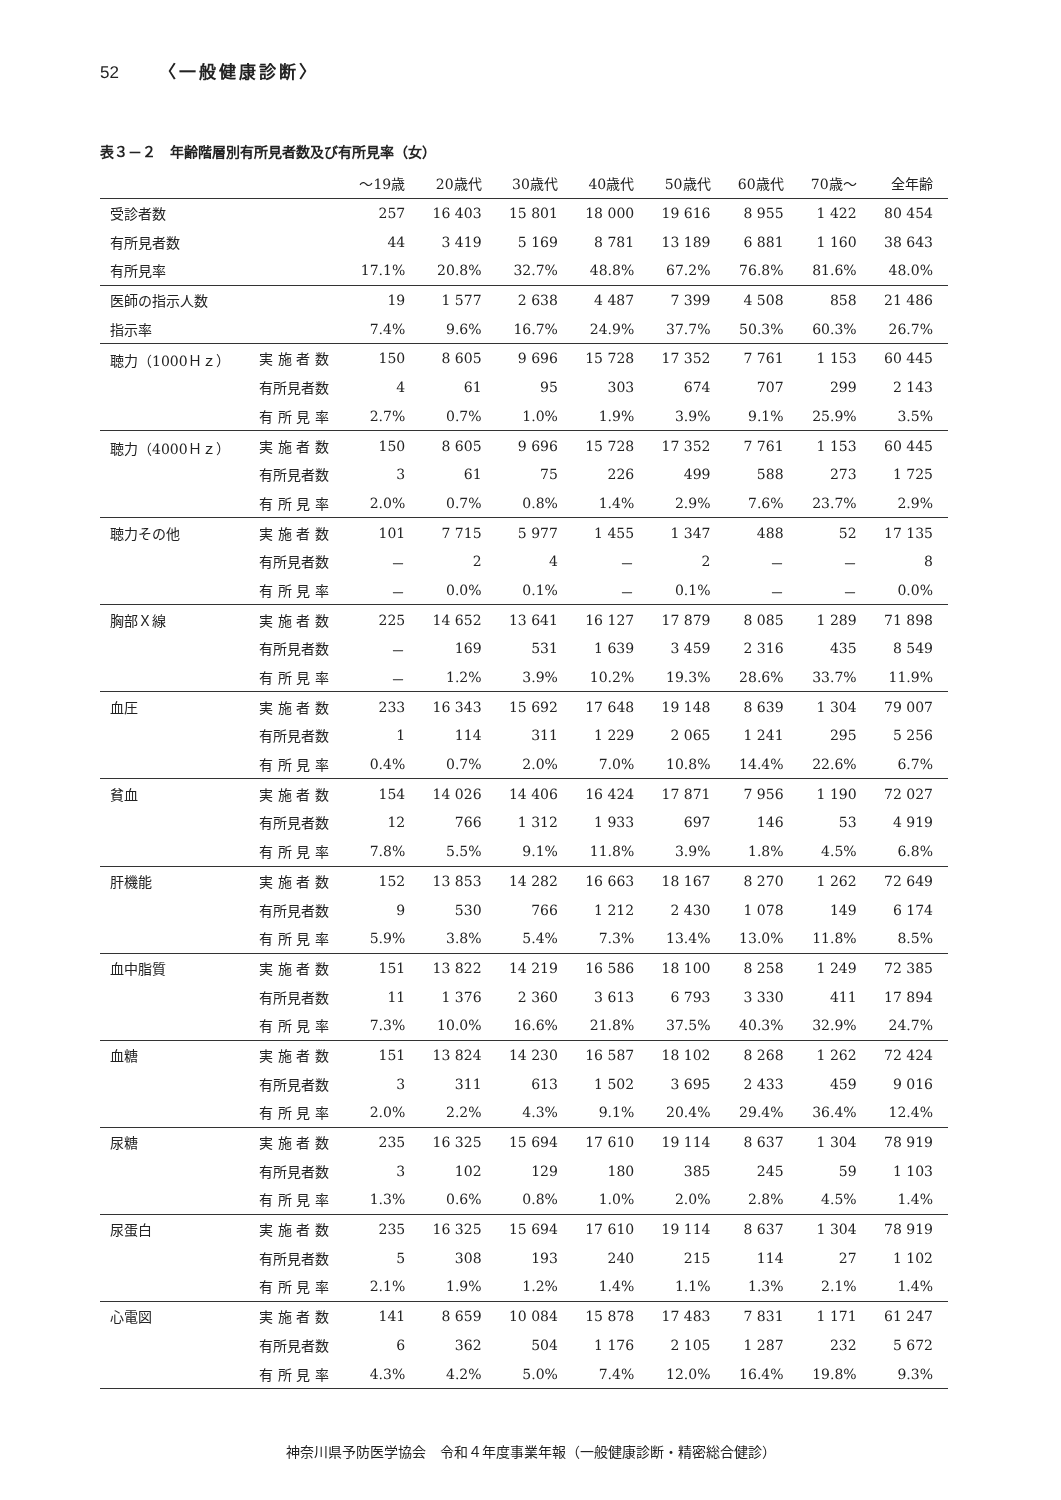52 〈一般健康診断〉
表３－２　年齢階層別有所見者数及び有所見率（女）
| | | ～19歳 | 20歳代 | 30歳代 | 40歳代 | 50歳代 | 60歳代 | 70歳～ | 全年齢 |
| --- | --- | --- | --- | --- | --- | --- | --- | --- | --- |
| 受診者数 | | 257 | 16 403 | 15 801 | 18 000 | 19 616 | 8 955 | 1 422 | 80 454 |
| 有所見者数 | | 44 | 3 419 | 5 169 | 8 781 | 13 189 | 6 881 | 1 160 | 38 643 |
| 有所見率 | | 17.1% | 20.8% | 32.7% | 48.8% | 67.2% | 76.8% | 81.6% | 48.0% |
| 医師の指示人数 | | 19 | 1 577 | 2 638 | 4 487 | 7 399 | 4 508 | 858 | 21 486 |
| 指示率 | | 7.4% | 9.6% | 16.7% | 24.9% | 37.7% | 50.3% | 60.3% | 26.7% |
| 聴力（1000Ｈｚ） | 実 施 者 数 | 150 | 8 605 | 9 696 | 15 728 | 17 352 | 7 761 | 1 153 | 60 445 |
| | 有所見者数 | 4 | 61 | 95 | 303 | 674 | 707 | 299 | 2 143 |
| | 有 所 見 率 | 2.7% | 0.7% | 1.0% | 1.9% | 3.9% | 9.1% | 25.9% | 3.5% |
| 聴力（4000Ｈｚ） | 実 施 者 数 | 150 | 8 605 | 9 696 | 15 728 | 17 352 | 7 761 | 1 153 | 60 445 |
| | 有所見者数 | 3 | 61 | 75 | 226 | 499 | 588 | 273 | 1 725 |
| | 有 所 見 率 | 2.0% | 0.7% | 0.8% | 1.4% | 2.9% | 7.6% | 23.7% | 2.9% |
| 聴力その他 | 実 施 者 数 | 101 | 7 715 | 5 977 | 1 455 | 1 347 | 488 | 52 | 17 135 |
| | 有所見者数 | － | 2 | 4 | － | 2 | － | － | 8 |
| | 有 所 見 率 | － | 0.0% | 0.1% | － | 0.1% | － | － | 0.0% |
| 胸部Ｘ線 | 実 施 者 数 | 225 | 14 652 | 13 641 | 16 127 | 17 879 | 8 085 | 1 289 | 71 898 |
| | 有所見者数 | － | 169 | 531 | 1 639 | 3 459 | 2 316 | 435 | 8 549 |
| | 有 所 見 率 | － | 1.2% | 3.9% | 10.2% | 19.3% | 28.6% | 33.7% | 11.9% |
| 血圧 | 実 施 者 数 | 233 | 16 343 | 15 692 | 17 648 | 19 148 | 8 639 | 1 304 | 79 007 |
| | 有所見者数 | 1 | 114 | 311 | 1 229 | 2 065 | 1 241 | 295 | 5 256 |
| | 有 所 見 率 | 0.4% | 0.7% | 2.0% | 7.0% | 10.8% | 14.4% | 22.6% | 6.7% |
| 貧血 | 実 施 者 数 | 154 | 14 026 | 14 406 | 16 424 | 17 871 | 7 956 | 1 190 | 72 027 |
| | 有所見者数 | 12 | 766 | 1 312 | 1 933 | 697 | 146 | 53 | 4 919 |
| | 有 所 見 率 | 7.8% | 5.5% | 9.1% | 11.8% | 3.9% | 1.8% | 4.5% | 6.8% |
| 肝機能 | 実 施 者 数 | 152 | 13 853 | 14 282 | 16 663 | 18 167 | 8 270 | 1 262 | 72 649 |
| | 有所見者数 | 9 | 530 | 766 | 1 212 | 2 430 | 1 078 | 149 | 6 174 |
| | 有 所 見 率 | 5.9% | 3.8% | 5.4% | 7.3% | 13.4% | 13.0% | 11.8% | 8.5% |
| 血中脂質 | 実 施 者 数 | 151 | 13 822 | 14 219 | 16 586 | 18 100 | 8 258 | 1 249 | 72 385 |
| | 有所見者数 | 11 | 1 376 | 2 360 | 3 613 | 6 793 | 3 330 | 411 | 17 894 |
| | 有 所 見 率 | 7.3% | 10.0% | 16.6% | 21.8% | 37.5% | 40.3% | 32.9% | 24.7% |
| 血糖 | 実 施 者 数 | 151 | 13 824 | 14 230 | 16 587 | 18 102 | 8 268 | 1 262 | 72 424 |
| | 有所見者数 | 3 | 311 | 613 | 1 502 | 3 695 | 2 433 | 459 | 9 016 |
| | 有 所 見 率 | 2.0% | 2.2% | 4.3% | 9.1% | 20.4% | 29.4% | 36.4% | 12.4% |
| 尿糖 | 実 施 者 数 | 235 | 16 325 | 15 694 | 17 610 | 19 114 | 8 637 | 1 304 | 78 919 |
| | 有所見者数 | 3 | 102 | 129 | 180 | 385 | 245 | 59 | 1 103 |
| | 有 所 見 率 | 1.3% | 0.6% | 0.8% | 1.0% | 2.0% | 2.8% | 4.5% | 1.4% |
| 尿蛋白 | 実 施 者 数 | 235 | 16 325 | 15 694 | 17 610 | 19 114 | 8 637 | 1 304 | 78 919 |
| | 有所見者数 | 5 | 308 | 193 | 240 | 215 | 114 | 27 | 1 102 |
| | 有 所 見 率 | 2.1% | 1.9% | 1.2% | 1.4% | 1.1% | 1.3% | 2.1% | 1.4% |
| 心電図 | 実 施 者 数 | 141 | 8 659 | 10 084 | 15 878 | 17 483 | 7 831 | 1 171 | 61 247 |
| | 有所見者数 | 6 | 362 | 504 | 1 176 | 2 105 | 1 287 | 232 | 5 672 |
| | 有 所 見 率 | 4.3% | 4.2% | 5.0% | 7.4% | 12.0% | 16.4% | 19.8% | 9.3% |
神奈川県予防医学協会　令和４年度事業年報（一般健康診断・精密総合健診）